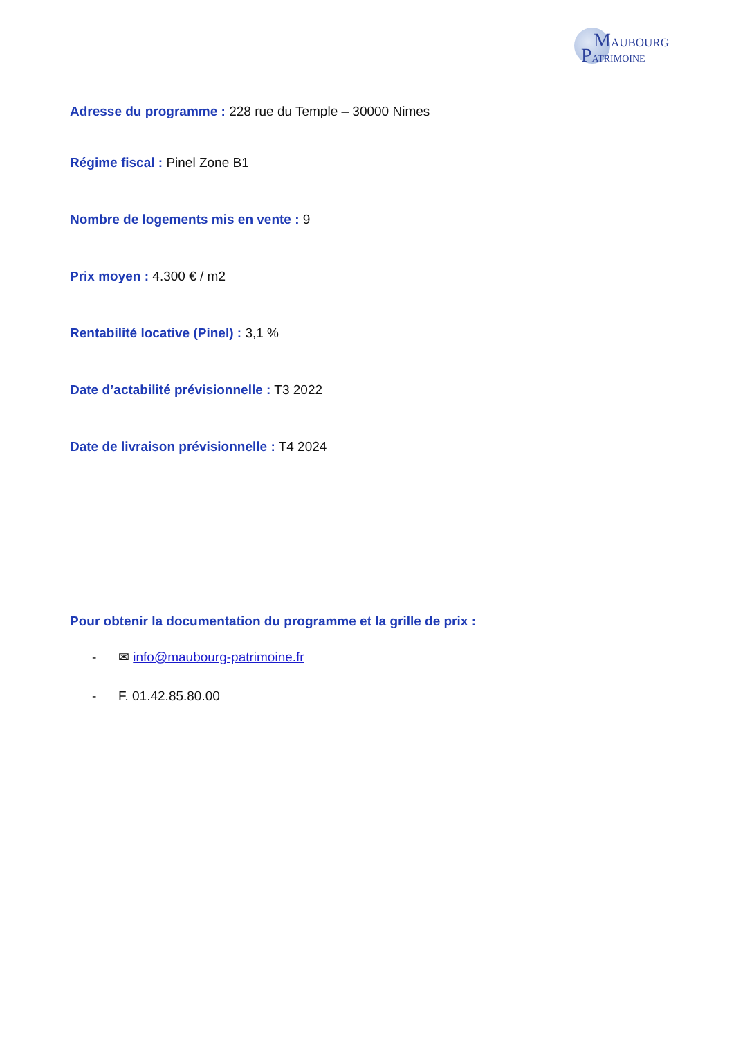MAUBOURG
PATRIMOINE
Adresse du programme : 228 rue du Temple – 30000 Nimes
Régime fiscal : Pinel Zone B1
Nombre de logements mis en vente : 9
Prix moyen : 4.300 € / m2
Rentabilité locative (Pinel) : 3,1 %
Date d’actabilité prévisionnelle : T3 2022
Date de livraison prévisionnelle : T4 2024
Pour obtenir la documentation du programme et la grille de prix :
- ✉ info@maubourg-patrimoine.fr
- F. 01.42.85.80.00